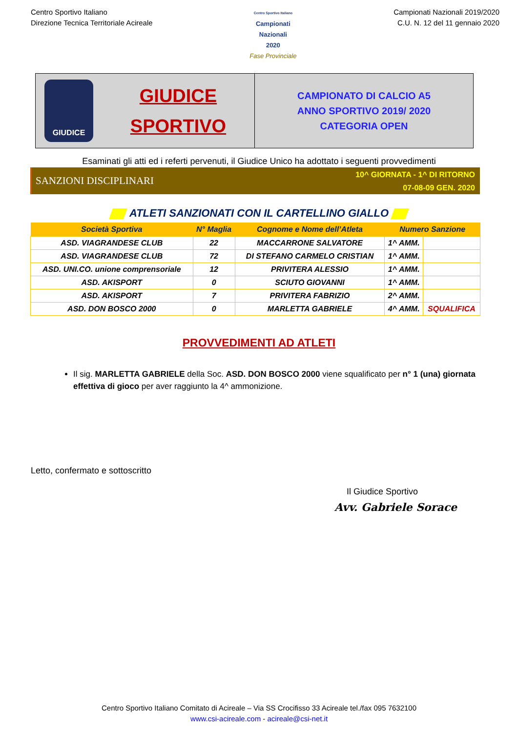Centro Sportivo Italiano
Direzione Tecnica Territoriale Acireale
Centro Sportivo Italiano
Campionati
Nazionali
2020
Fase Provinciale
Campionati Nazionali 2019/2020
C.U. N. 12 del 11 gennaio 2020
GIUDICE
GIUDICE
SPORTIVO
CAMPIONATO DI CALCIO A5
ANNO SPORTIVO 2019/ 2020
CATEGORIA OPEN
Esaminati gli atti ed i referti pervenuti, il Giudice Unico ha adottato i seguenti provvedimenti
SANZIONI DISCIPLINARI
10^ GIORNATA - 1^ DI RITORNO
07-08-09 GEN. 2020
ATLETI SANZIONATI CON IL CARTELLINO GIALLO
| Società Sportiva | N° Maglia | Cognome e Nome dell’Atleta | Numero Sanzione | |
| --- | --- | --- | --- | --- |
| ASD. VIAGRANDESE CLUB | 22 | MACCARRONE SALVATORE | 1^ AMM. | |
| ASD. VIAGRANDESE CLUB | 72 | DI STEFANO CARMELO CRISTIAN | 1^ AMM. | |
| ASD. UNI.CO. unione comprensoriale | 12 | PRIVITERA ALESSIO | 1^ AMM. | |
| ASD. AKISPORT | 0 | SCIUTO GIOVANNI | 1^ AMM. | |
| ASD. AKISPORT | 7 | PRIVITERA FABRIZIO | 2^ AMM. | |
| ASD. DON BOSCO 2000 | 0 | MARLETTA GABRIELE | 4^ AMM. | SQUALIFICA |
PROVVEDIMENTI AD ATLETI
Il sig. MARLETTA GABRIELE della Soc. ASD. DON BOSCO 2000 viene squalificato per n° 1 (una) giornata effettiva di gioco per aver raggiunto la 4^ ammonizione.
Letto, confermato e sottoscritto
Il Giudice Sportivo
Avv. Gabriele Sorace
Centro Sportivo Italiano Comitato di Acireale – Via SS Crocifisso 33 Acireale tel./fax 095 7632100
www.csi-acireale.com - acireale@csi-net.it